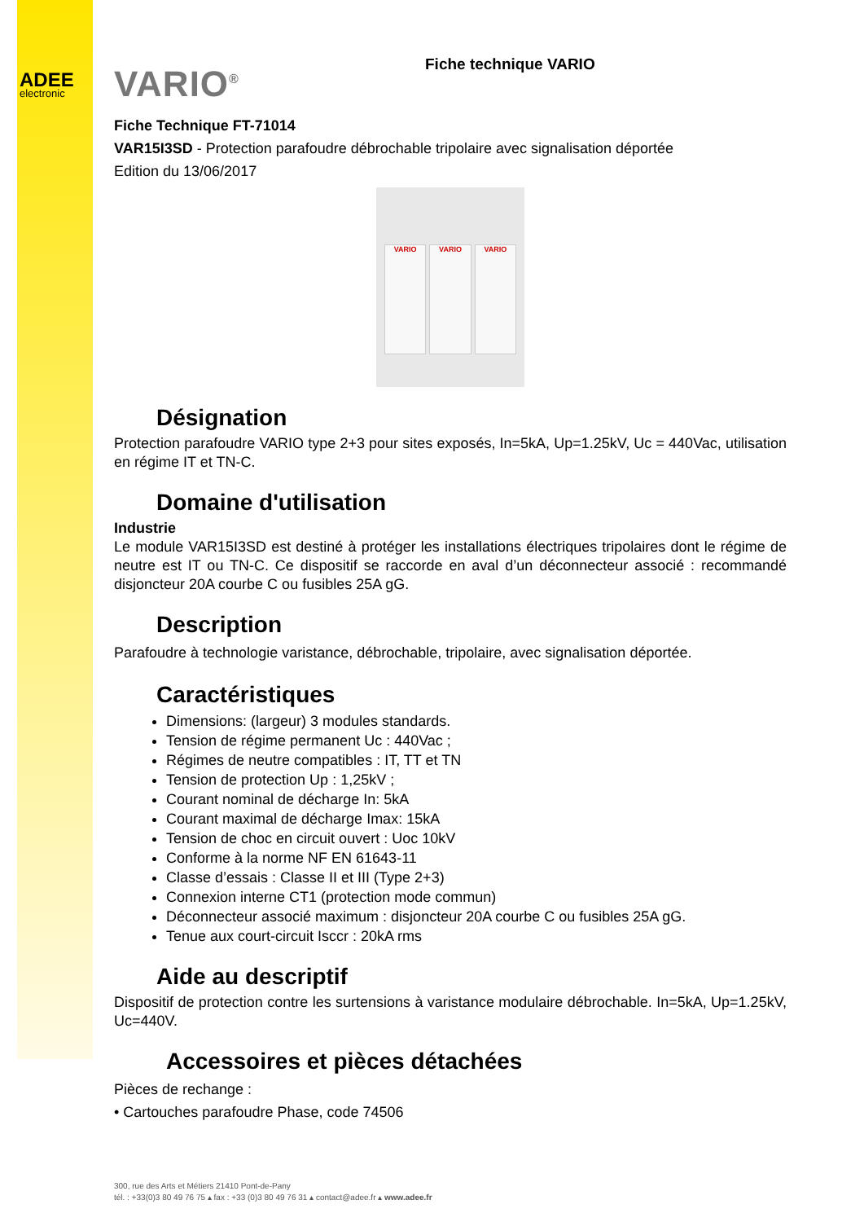ADEE
electronic
VARIO<sup>®</sup> Fiche technique VARIO
Fiche Technique FT-71014
VAR15I3SD - Protection parafoudre débrochable tripolaire avec signalisation déportée
Edition du 13/06/2017
VARIO VARIO VARIO
Désignation
Protection parafoudre VARIO type 2+3 pour sites exposés, In=5kA, Up=1.25kV, Uc = 440Vac, utilisation en régime IT et TN-C.
Domaine d'utilisation
Industrie
Le module VAR15I3SD est destiné à protéger les installations électriques tripolaires dont le régime de neutre est IT ou TN-C. Ce dispositif se raccorde en aval d’un déconnecteur associé : recommandé disjoncteur 20A courbe C ou fusibles 25A gG.
Description
Parafoudre à technologie varistance, débrochable, tripolaire, avec signalisation déportée.
Caractéristiques
Dimensions: (largeur) 3 modules standards.
Tension de régime permanent Uc : 440Vac ;
Régimes de neutre compatibles : IT, TT et TN
Tension de protection Up : 1,25kV ;
Courant nominal de décharge In: 5kA
Courant maximal de décharge Imax: 15kA
Tension de choc en circuit ouvert : Uoc 10kV
Conforme à la norme NF EN 61643-11
Classe d’essais : Classe II et III (Type 2+3)
Connexion interne CT1 (protection mode commun)
Déconnecteur associé maximum : disjoncteur 20A courbe C ou fusibles 25A gG.
Tenue aux court-circuit Isccr : 20kA rms
Aide au descriptif
Dispositif de protection contre les surtensions à varistance modulaire débrochable. In=5kA, Up=1.25kV, Uc=440V.
Accessoires et pièces détachées
Pièces de rechange :
• Cartouches parafoudre Phase, code 74506
300, rue des Arts et Métiers 21410 Pont-de-Pany
tél. : +33(0)3 80 49 76 75 ▴ fax : +33 (0)3 80 49 76 31 ▴ contact@adee.fr ▴ www.adee.fr